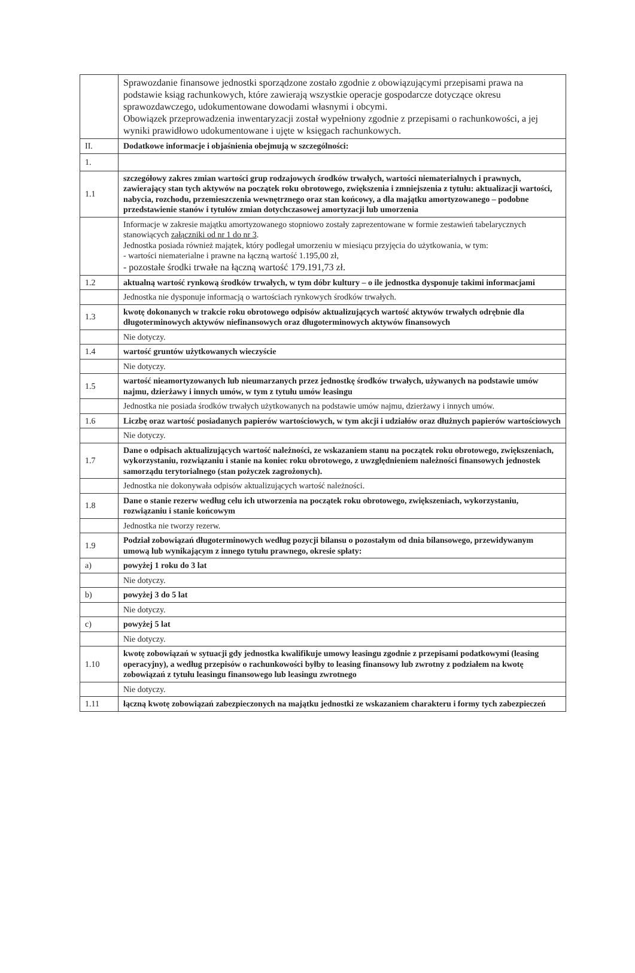| | Sprawozdanie finansowe jednostki sporządzone zostało zgodnie z obowiązującymi przepisami prawa na podstawie ksiąg rachunkowych, które zawierają wszystkie operacje gospodarcze dotyczące okresu sprawozdawczego, udokumentowane dowodami własnymi i obcymi. Obowiązek przeprowadzenia inwentaryzacji został wypełniony zgodnie z przepisami o rachunkowości, a jej wyniki prawidłowo udokumentowane i ujęte w księgach rachunkowych. |
| II. | Dodatkowe informacje i objaśnienia obejmują w szczególności: |
| 1. | |
| 1.1 | szczegółowy zakres zmian wartości grup rodzajowych środków trwałych, wartości niematerialnych i prawnych, zawierający stan tych aktywów na początek roku obrotowego, zwiększenia i zmniejszenia z tytułu: aktualizacji wartości, nabycia, rozchodu, przemieszczenia wewnętrznego oraz stan końcowy, a dla majątku amortyzowanego – podobne przedstawienie stanów i tytułów zmian dotychczasowej amortyzacji lub umorzenia |
| | Informacje w zakresie majątku amortyzowanego stopniowo zostały zaprezentowane w formie zestawień tabelarycznych stanowiących załączniki od nr 1 do nr 3 . Jednostka posiada również majątek, który podlegał umorzeniu w miesiącu przyjęcia do użytkowania, w tym: - wartości niematerialne i prawne na łączną wartość 1.195,00 zł, - pozostałe środki trwałe na łączną wartość 179.191,73 zł. |
| 1.2 | aktualną wartość rynkową środków trwałych, w tym dóbr kultury – o ile jednostka dysponuje takimi informacjami |
| | Jednostka nie dysponuje informacją o wartościach rynkowych środków trwałych. |
| 1.3 | kwotę dokonanych w trakcie roku obrotowego odpisów aktualizujących wartość aktywów trwałych odrębnie dla długoterminowych aktywów niefinansowych oraz długoterminowych aktywów finansowych |
| | Nie dotyczy. |
| 1.4 | wartość gruntów użytkowanych wieczyście |
| | Nie dotyczy. |
| 1.5 | wartość nieamortyzowanych lub nieumarzanych przez jednostkę środków trwałych, używanych na podstawie umów najmu, dzierżawy i innych umów, w tym z tytułu umów leasingu |
| | Jednostka nie posiada środków trwałych użytkowanych na podstawie umów najmu, dzierżawy i innych umów. |
| 1.6 | Liczbę oraz wartość posiadanych papierów wartościowych, w tym akcji i udziałów oraz dłużnych papierów wartościowych |
| | Nie dotyczy. |
| 1.7 | Dane o odpisach aktualizujących wartość należności, ze wskazaniem stanu na początek roku obrotowego, zwiększeniach, wykorzystaniu, rozwiązaniu i stanie na koniec roku obrotowego, z uwzględnieniem należności finansowych jednostek samorządu terytorialnego (stan pożyczek zagrożonych). |
| | Jednostka nie dokonywała odpisów aktualizujących wartość należności. |
| 1.8 | Dane o stanie rezerw według celu ich utworzenia na początek roku obrotowego, zwiększeniach, wykorzystaniu, rozwiązaniu i stanie końcowym |
| | Jednostka nie tworzy rezerw. |
| 1.9 | Podział zobowiązań długoterminowych według pozycji bilansu o pozostałym od dnia bilansowego, przewidywanym umową lub wynikającym z innego tytułu prawnego, okresie spłaty: |
| a) | powyżej 1 roku do 3 lat |
| | Nie dotyczy. |
| b) | powyżej 3 do 5 lat |
| | Nie dotyczy. |
| c) | powyżej 5 lat |
| | Nie dotyczy. |
| 1.10 | kwotę zobowiązań w sytuacji gdy jednostka kwalifikuje umowy leasingu zgodnie z przepisami podatkowymi (leasing operacyjny), a według przepisów o rachunkowości byłby to leasing finansowy lub zwrotny z podziałem na kwotę zobowiązań z tytułu leasingu finansowego lub leasingu zwrotnego |
| | Nie dotyczy. |
| 1.11 | łączną kwotę zobowiązań zabezpieczonych na majątku jednostki ze wskazaniem charakteru i formy tych zabezpieczeń |